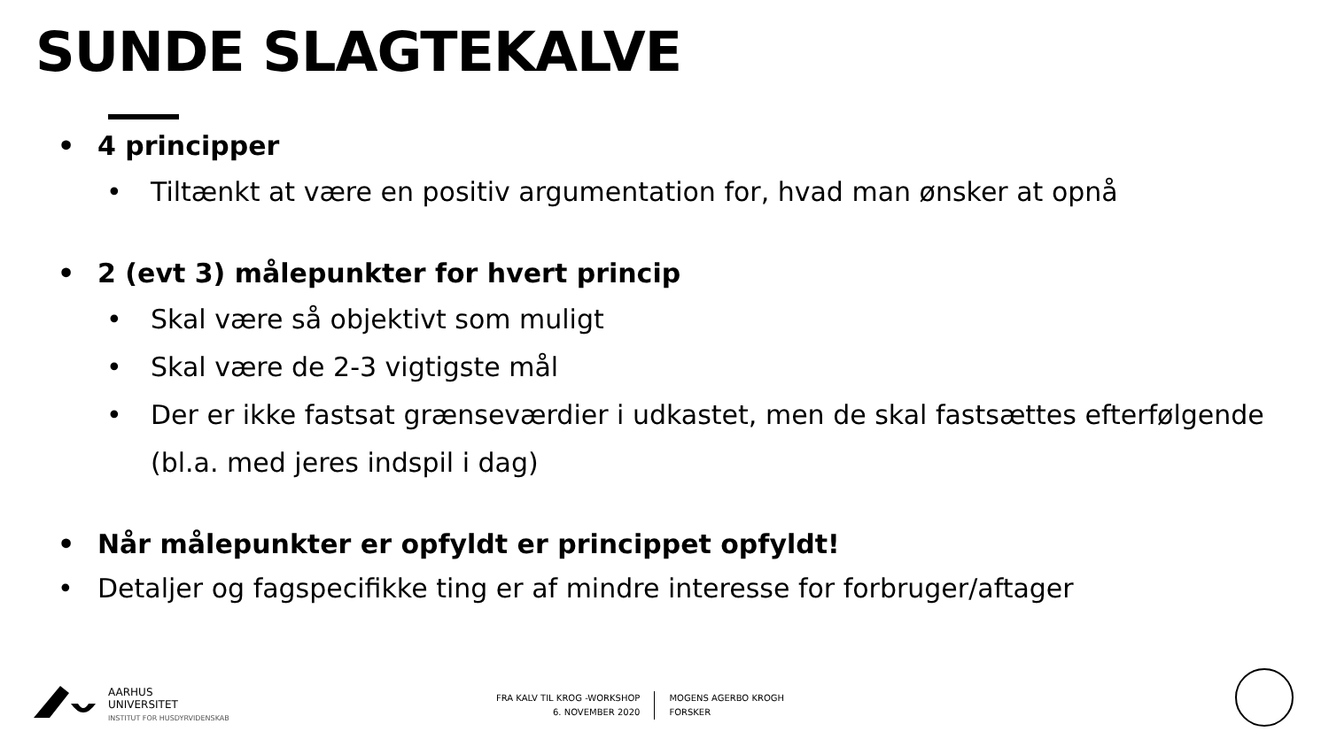SUNDE SLAGTEKALVE
• 4 principper
• Tiltænkt at være en positiv argumentation for, hvad man ønsker at opnå
• 2 (evt 3) målepunkter for hvert princip
• Skal være så objektivt som muligt
• Skal være de 2-3 vigtigste mål
• Der er ikke fastsat grænseværdier i udkastet, men de skal fastsættes efterfølgende (bl.a. med jeres indspil i dag)
• Når målepunkter er opfyldt er princippet opfyldt!
• Detaljer og fagspecifikke ting er af mindre interesse for forbruger/aftager
AARHUS
UNIVERSITET
INSTITUT FOR HUSDYRVIDENSKAB
FRA KALV TIL KROG -WORKSHOP
6. NOVEMBER 2020
MOGENS AGERBO KROGH
FORSKER